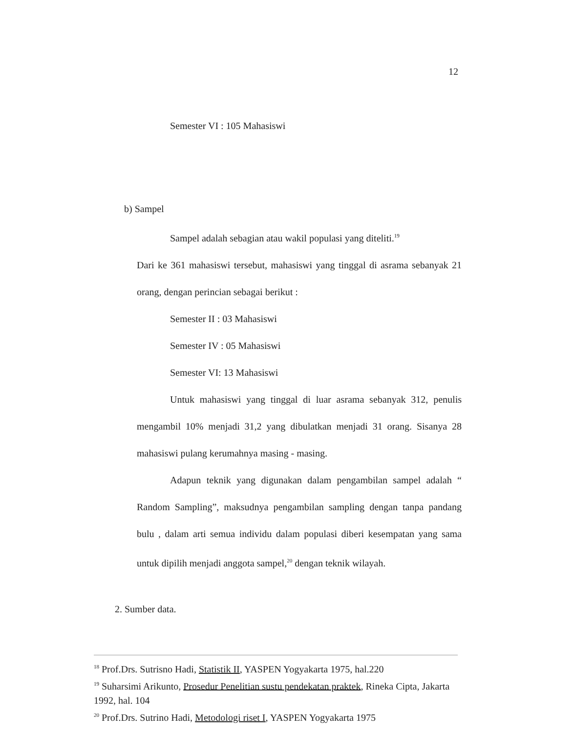12
Semester VI : 105 Mahasiswi
b) Sampel
Sampel adalah sebagian atau wakil populasi yang diteliti.<sup>19</sup>
Dari ke 361 mahasiswi tersebut, mahasiswi yang tinggal di asrama sebanyak 21 orang, dengan perincian sebagai berikut :
Semester II : 03 Mahasiswi
Semester IV : 05 Mahasiswi
Semester VI: 13 Mahasiswi
Untuk mahasiswi yang tinggal di luar asrama sebanyak 312, penulis mengambil 10% menjadi 31,2 yang dibulatkan menjadi 31 orang. Sisanya 28 mahasiswi pulang kerumahnya masing - masing.
Adapun teknik yang digunakan dalam pengambilan sampel adalah “ Random Sampling”, maksudnya pengambilan sampling dengan tanpa pandang bulu , dalam arti semua individu dalam populasi diberi kesempatan yang sama untuk dipilih menjadi anggota sampel,<sup>20</sup> dengan teknik wilayah.
2. Sumber data.
<sup>18</sup> Prof.Drs. Sutrisno Hadi, Statistik II, YASPEN Yogyakarta 1975, hal.220
<sup>19</sup> Suharsimi Arikunto, Prosedur Penelitian sustu pendekatan praktek, Rineka Cipta, Jakarta 1992, hal. 104
<sup>20</sup> Prof.Drs. Sutrino Hadi, Metodologi riset I, YASPEN Yogyakarta 1975